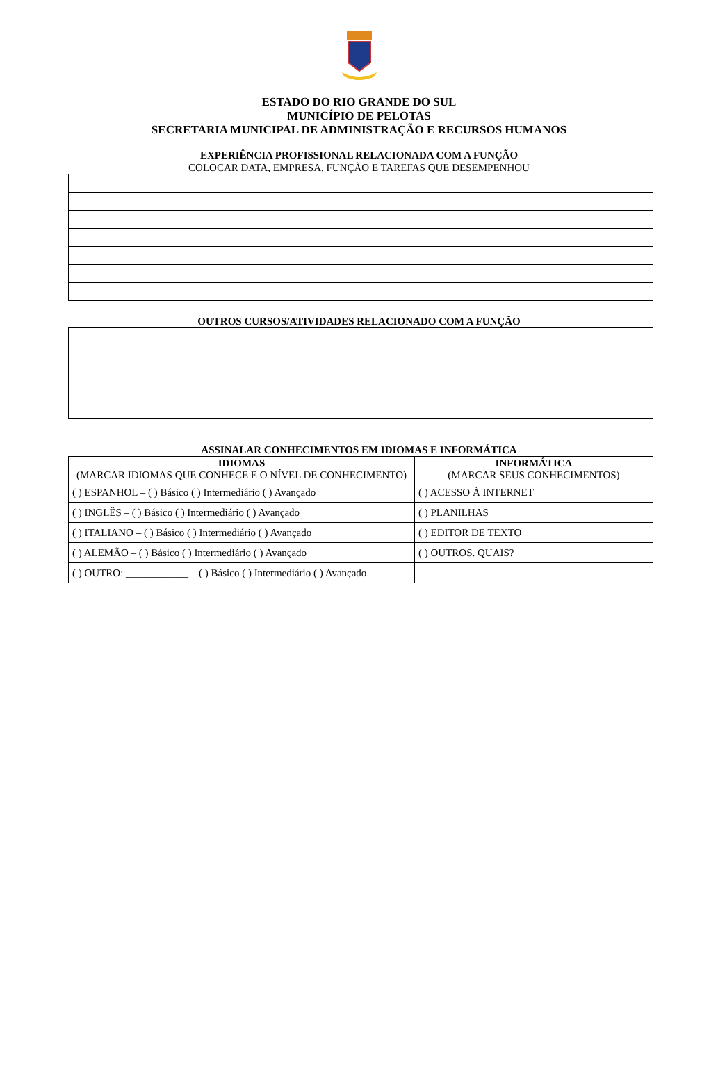ESTADO DO RIO GRANDE DO SUL
MUNICÍPIO DE PELOTAS
SECRETARIA MUNICIPAL DE ADMINISTRAÇÃO E RECURSOS HUMANOS
EXPERIÊNCIA PROFISSIONAL RELACIONADA COM A FUNÇÃO
COLOCAR DATA, EMPRESA, FUNÇÃO E TAREFAS QUE DESEMPENHOU
OUTROS CURSOS/ATIVIDADES RELACIONADO COM A FUNÇÃO
ASSINALAR CONHECIMENTOS EM IDIOMAS E INFORMÁTICA
| IDIOMAS (MARCAR IDIOMAS QUE CONHECE E O NÍVEL DE CONHECIMENTO) | INFORMÁTICA (MARCAR SEUS CONHECIMENTOS) |
| --- | --- |
| ( ) ESPANHOL – ( ) Básico ( ) Intermediário ( ) Avançado | ( ) ACESSO À INTERNET |
| ( ) INGLÊS – ( ) Básico ( ) Intermediário ( ) Avançado | ( ) PLANILHAS |
| ( ) ITALIANO – ( ) Básico ( ) Intermediário ( ) Avançado | ( ) EDITOR DE TEXTO |
| ( ) ALEMÃO – ( ) Básico ( ) Intermediário ( ) Avançado | ( ) OUTROS. QUAIS? |
| ( ) OUTRO: ____________ – ( ) Básico ( ) Intermediário ( ) Avançado | |